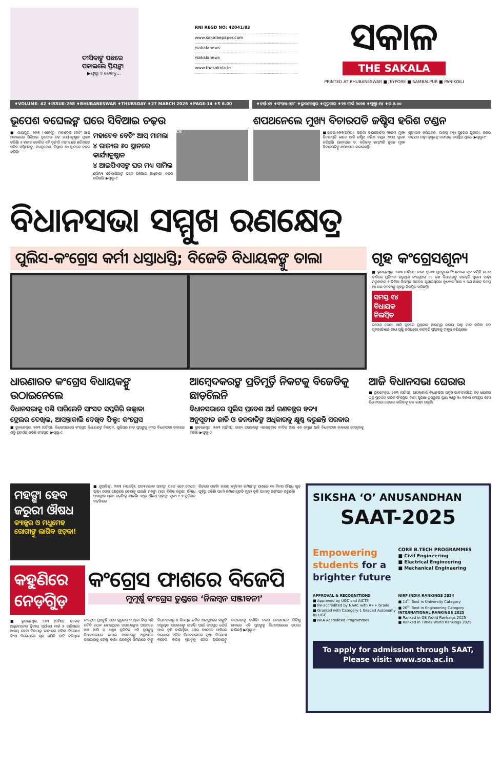ଦୀପିକାଙ୍କୁ ପଛରେ ପକାଇଲେ ପ୍ରିୟଙ୍କା
▶ପୃଷ୍ଠା ୨ ଦେଖନ୍ତୁ...
RNI REGD NO: 42041/83
www.sakalaepaper.com
/sakalanews
/sakalanews
www.thesakala.in
ସକାଳ
THE SAKALA
PRINTED AT BHUBANESWAR ■ JEYPORE ■ SAMBALPUR ■ PANIKOILI
♦VOLUME- 42 ♦ISSUE-268 ♦BHUBANESWAR ♦THURSDAY ♦27 MARCH 2025 ♦PAGE-14 ♦₹ 6.00
♦ବର୍ଷ-୪୨ ♦ସଂଖ୍ୟା-୨୬୮ ♦ଭୁବନେଶ୍ୱର ♦ଗୁରୁବାର ♦୨୭ ମାର୍ଚ୍ଚ ୨୦୨୫ ♦ପୃଷ୍ଠା-୧୪ ♦ଟ.୬.୦୦
ଭୂପେଶ ବଘେଲଙ୍କ ଘରେ ସିବିଆଇ ଚଢ଼ଉ
■ ରାୟପୁର, ୨୬।୩ (ଏଜେନ୍ସି): ମହାଦେବ ବେଟିଂ ଆପ୍ ମାମଲାରେ ସିବିଆଇ ବୁଧବାର ବଡ଼ କାର୍ଯ୍ୟାନୁଷ୍ଠାନ ଗ୍ରହଣ କରିଛି। ୬ ହଜାର କୋଟିର ଏହି ଦୁର୍ନୀତି ମାମଲାରେ ଛତିଶଗଡ଼ ସହିତ ପଶ୍ଚିମବଙ୍ଗ, ମଧ୍ୟପ୍ରଦେଶ, ଦିଲ୍ଲୀର ୬୦ ସ୍ଥାନରେ ଚଢ଼ଉ କରିଛି।
ମହାଦେବ ବେଟିଂ ଆପ୍ ମାମଲା
୪ ରାଜ୍ୟର ୬୦ ସ୍ଥାନରେ କାର୍ଯ୍ୟାନୁଷ୍ଠାନ
୪ ଆଇପିଏସଙ୍କ ଘର ମଧ୍ୟ ସାମିଲ
ସୌମ୍ୟା ଚୌରାସିଆଙ୍କ ଘରେ ସିବିଆଇ ଅଧିକାରୀ ଚଢ଼ଉ କରିଛନ୍ତି। ▶ପୃଷ୍ଠା-୯
CBI
ଶପଥନେଲେ ମୁଖ୍ୟ ବିଚାରପତି ଜଷ୍ଟିସ ହରିଶ ଟଣ୍ଡନ
■କଟକ,୨୬।୩(ସମିସ): ଓଡ଼ିଶା ହାଇକୋର୍ଟର ୩୫ତମ ମୁଖ୍ୟ ବିଚାରପତି ଭାବେ ଆଜି ଜଷ୍ଟିସ ହରିଶ ଟଣ୍ଡନ ଶପଥ ଗ୍ରହଣ କରିଛନ୍ତି। ରାଜ୍ୟପାଳ ଡ. ହରିବାବୁ କମ୍ଭମ୍ପାଟି ନୂତନ ମୁଖ୍ୟ ବିଚାରପତିଙ୍କୁ ଶପଥପାଠ କରାଇଛନ୍ତି।
ପୃଥ୍ୱୀରାଜ ହରିଚନ୍ଦନ, ରାଜସ୍ୱ ମନ୍ତ୍ରୀ ସୁରେଶ ପୂଜାରୀ, ନଗର ଉନ୍ନୟନ ମନ୍ତ୍ରୀ କୃଷ୍ଣଚନ୍ଦ୍ର ମହାପାତ୍ର ଉପସ୍ଥିତ ଥିଲେ। ▶ପୃଷ୍ଠା-୯
ବିଧାନସଭା ସମ୍ମୁଖ ରଣକ୍ଷେତ୍ର
ପୁଲିସ-କଂଗ୍ରେସ କର୍ମୀ ଧସ୍ତାଧସ୍ତି; ବିଜେଡି ବିଧାୟକଙ୍କୁ ତାଲା
ଗୃହ କଂଗ୍ରେସଶୂନ୍ୟ
■ ଭୁବନେଶ୍ୱର, ୨୬।୩ (ସମିସ): ନାରୀ ସୁରକ୍ଷା ପ୍ରସଙ୍ଗରେ ବିଧାନସଭା ଗୃହ କମିଟି ଗଠନ ଦାବିରେ ପ୍ରତିବାଦ କରୁଥିବା କଂଗ୍ରେସର ୧୨ ଜଣ ବିଧାୟକଙ୍କୁ ବାଚସ୍ପତି ସୁରମା ପାଢ଼ୀ ମଙ୍ଗଳବାର ୭ ଦିନିଆ ନିଲମ୍ବନ ଆଦେଶ ଶୁଣାଇଥିଲେ। ବୁଧବାର ଆଉ ୨ ଜଣ ଅର୍ଥାତ୍ ସମସ୍ତ ୧୪ ଜଣ ସଦସ୍ୟଙ୍କୁ ଗୃହରୁ ନିଲମ୍ବିତ କରିଛନ୍ତି।
ସମସ୍ତ ୧୪ ବିଧାୟକ ନିଲମ୍ବିତ
ରମେଶ ଜେନା। ଆଜି ଗୃହରେ ପ୍ରଶ୍ନକାଳ ଆରମ୍ଭରୁ ଉଭୟ ଘଣ୍ଟା ମାଡ କରିବା ସହ ଗୃହକାର୍ଯ୍ୟରେ ବାଧା ସୃଷ୍ଟି କରିଥିଲେ। ବାଚସ୍ପତି ପ୍ରସ୍ତାବକୁ ମଞ୍ଜୁର କରିଥିଲେ।
ଧାରଣାରତ କଂଗ୍ରେସ ବିଧାୟକଙ୍କୁ ଉଠାଇନେଲେ
ବିଧାନସଭାକୁ ପଶି ପାରିଲେନି ସାଂସଦ ସପ୍ତଗିରି ଉଲ୍ଲାକା
ଟ୍ରେଲର ଦେଖିଲ, ଆସନ୍ତାକାଲି ଦେଖିବ ଫିଲ୍ମ: କଂଗ୍ରେସ
■ ଭୁବନେଶ୍ୱର, ୨୬।୩ (ସମିସ): ବିଧାନସଭାରେ କଂଗ୍ରେସ ବିଧାୟକଙ୍କ ନିଲମ୍ବନ, ପୁଲିସର ମାଡ଼ ପ୍ରସଙ୍ଗକୁ ନେଇ ବିଧାନସଭା ବାହାରେ ଶକ୍ତି ପ୍ରଦର୍ଶନ କରିଛି କଂଗ୍ରେସ। ▶ପୃଷ୍ଠା-୯
ଆମ୍ବେଦକରଙ୍କ ପ୍ରତିମୂର୍ତ୍ତି ନିକଟକୁ ବିଜେଡିକୁ ଛାଡ଼ିଲେନି
ବିଧାନସଭାରେ ପୁଲିସ ପ୍ରବେଶ ଅର୍ଥ ଗଣତନ୍ତ୍ରର ହତ୍ୟା
ଅନୁସୂଚୀତ ଜାତି ଓ ଜନଜାତିଙ୍କ ଅଧିକାରକୁ କ୍ଷୁଣ୍ଣ କରୁଛନ୍ତି ସରକାର
■ ଭୁବନେଶ୍ୱର, ୨୬।୩ (ସମିସ): ରାଜ୍ୟ ସରକାରଙ୍କ ଏକଛତ୍ରବାଦ ନୀତିର ଆଉ ଏକ ନମୁନା ଆଜି ବିଧାନସଭା ବାହାରେ ଦେଖିବାକୁ ମିଳିଛି। ▶ପୃଷ୍ଠା-୯
ଆଜି ବିଧାନସଭା ଘେରାଉ
■ ଭୁବନେଶ୍ୱର, ୨୬।୩ (ସମିସ): ଆସନ୍ତାକାଲି ବିଧାନସଭା ସମ୍ମୁଖ ଗାନ୍ଧୀମାର୍ଗରେ ବଡ଼ ଧରଣର ଶକ୍ତି ପ୍ରଦର୍ଶନ କରିବ କଂଗ୍ରେସ। ନାରୀ ସୁରକ୍ଷା ପ୍ରସଙ୍ଗରେ ପ୍ରାୟ ୨୫ରୁ ୩୦ ହଜାର କଂଗ୍ରେସ କର୍ମୀ ବିଧାନସଭା ଘେରାଉ କରିବାକୁ ଦଳ ଲକ୍ଷ୍ୟ ରଖିଛି।
ମହଙ୍ଗା ହେବ ଜରୁରୀ ଔଷଧ
କ୍ୟାନ୍ସର ଓ ମଧୁମେହ ରୋଗୀଙ୍କୁ ଲାଗିବ ଝଟ୍‌କା!
■ ନୂଆଦିଲ୍ଲୀ, ୨୬।୩ (ଏଜେନ୍ସି): ଅତ୍ୟାବଶ୍ୟକ ସାମଗ୍ରୀ ପରେ ଏବେ ଦେଶର ସ୍ୱାସ୍ଥ୍ୟ ସେବା କ୍ଷେତ୍ରରେ ହେବାକୁ ଯାଉଛି ମହଙ୍ଗା ମାଡ଼। ବିଭିନ୍ନ ଜରୁରୀ ଔଷଧ ସାମଗ୍ରୀର ମୂଲ୍ୟ ବଢ଼ିବାକୁ ଯାଉଛି। ଏଥିର ଔଷଧ ସାମଗ୍ରୀ ମୂଲ୍ୟ ୧.୭ ପ୍ରତିଶତ ବଢ଼ିପାରେ।
ଭିତରେ ପଡ଼ିବ। କାରଣ ବର୍ତ୍ତମାନ କମ୍ପାନୀଙ୍କ ପାଖରେ ୯୦ ଦିନର ଔଷଧ ଷ୍ଟକ୍ ପୂର୍ବରୁ ରହିଛି। ଫାର୍ମା କମ୍ପାନୀଗୁଡ଼ିକ ମୂଲ୍ୟ ବୃଦ୍ଧି ସୀମାକୁ ଉଲ୍ଲଂଘନ କରୁଛନ୍ତି।
କହୁଣିରେ ନେଡ଼ିଗୁଡ଼
କଂଗ୍ରେସ ଫାଶରେ ବିଜେପି
ମୁମୂର୍ଷୁ କଂଗ୍ରେସ ତୁଣ୍ଡରେ ‘ନିଲମ୍ବନ ସଞ୍ଜୀବନୀ’
■ ଭୁବନେଶ୍ୱର, ୨୬।୩ (ସମିସ): ବଜେଟ୍ ଅଧିବେଶନର ଦ୍ୱିତୀୟ ପର୍ଯ୍ୟାୟ ମାର୍ଚ୍ଚ ୭ ତାରିଖରେ ଆରମ୍ଭ ହେବା ଦିନଠାରୁ ରାଜ୍ୟରେ ମହିଳା ବିରୋଧୀ ହିଂସା ବିରୋଧରେ ଗୃହ କମିଟି ଦାବି କରିଥିଲା କଂଗ୍ରେସ। ପ୍ରସଙ୍ଗଟି ଏତେ ଗୁରୁତର ନ ଥିଲା କିମ୍ବା ଏହି କମିଟି ଗଠନ ହୋଇଥିଲେ ସରକାରଙ୍କର ସମ୍ମାନରେ ଆଞ୍ଚ ଆସି ନ ଥାନ୍ତା। ପ୍ରତିଦିନ ଏହି ପ୍ରସଙ୍ଗକୁ ବିଧାନସଭାରେ ଉଠାଇ ସରକାରଙ୍କୁ ଅଡୁଆରେ ପକାଇବାକୁ ଚେଷ୍ଟା କଲା। ପରବର୍ତ୍ତୀ ସମୟରେ ତାଙ୍କୁ ବିଧାନସଭାରୁ ୭ ନିଲମ୍ବନ ଜନିତ ଆମନ୍ତ୍ରଣରେ ହାଙ୍କୁଟି ମାରୁଥିବା ସରକାରଙ୍କୁ ଛାଡ଼ିବା ପାଇଁ କଂଗ୍ରେସ ଯେଉଁ ଫାନ୍ଦ ବୁଣି ଚାଲିଥିଲା, ସେଇ ଫାନ୍ଦରେ ଫଶିଲେ ସରକାର। ଚଳିତ ବିଧାନସଭାରେ ମୁଖ୍ୟ ବିରୋଧୀ ବିଜେଡି ବିଭିନ୍ନ ପ୍ରସଙ୍ଗକୁ ନେଇ ସରକାରଙ୍କୁ କାଠଗଡ଼ାକୁ ଟାଣିଛି। ଦଳର ନେତାମାନେ ନିର୍ଦ୍ଦିଷ୍ଟ ଭାବରେ ଏହି ପ୍ରସଙ୍ଗକୁ ବିଧାନସଭାରେ ଉଠାଇ ଚାଲିଛନ୍ତି ▶ପୃଷ୍ଠା-୯
SIKSHA ‘O’ ANUSANDHAN
SAAT-2025
Empowering students for a brighter future
CORE B.TECH PROGRAMMES
■ Civil Engineering
■ Electrical Engineering
■ Mechanical Engineering
APPROVAL & RECOGNITIONS
■ Approved by UGC and AICTE
■ Re-accredited by NAAC with A++ Grade
■ Granted with Category-1 Graded Autonomy by UGC
■ NBA Accredited Programmes
NIRF INDIA RANKINGS 2024
■ 14<sup>th</sup> Best in University Category
■ 26<sup>th</sup> Best in Engineering Category
INTERNATIONAL RANKINGS 2025
■ Ranked in QS World Rankings 2025
■ Ranked in Times World Rankings 2025
To apply for admission through SAAT, Please visit: www.soa.ac.in